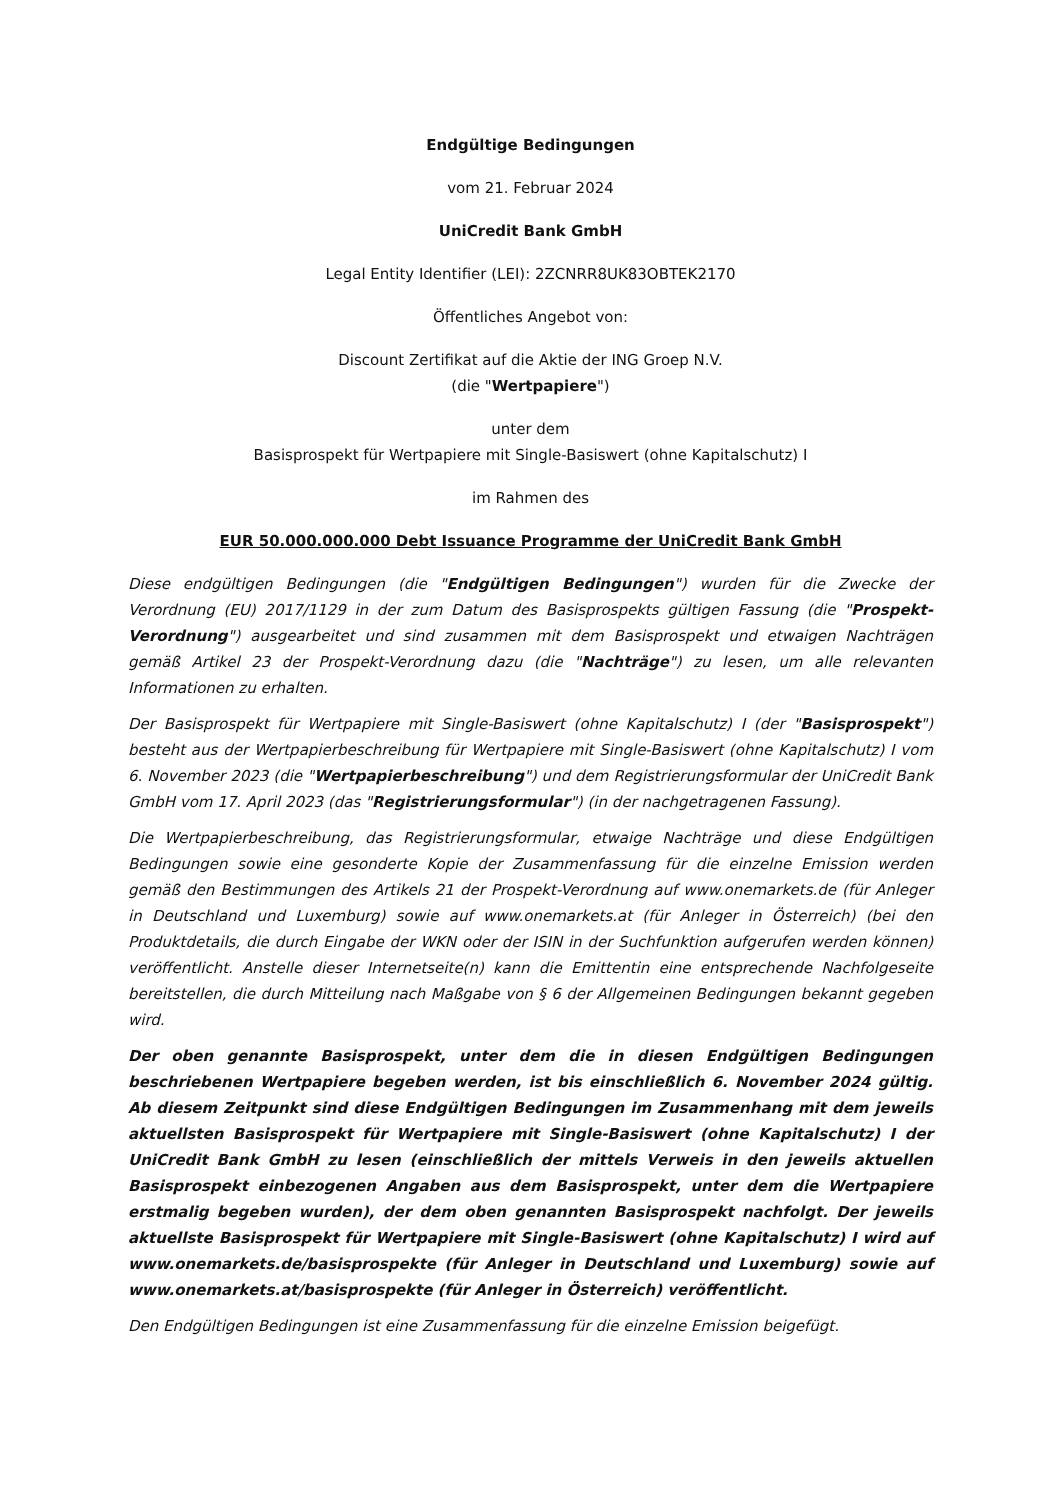Endgültige Bedingungen
vom 21. Februar 2024
UniCredit Bank GmbH
Legal Entity Identifier (LEI): 2ZCNRR8UK83OBTEK2170
Öffentliches Angebot von:
Discount Zertifikat auf die Aktie der ING Groep N.V.
(die "Wertpapiere")
unter dem
Basisprospekt für Wertpapiere mit Single-Basiswert (ohne Kapitalschutz) I
im Rahmen des
EUR 50.000.000.000 Debt Issuance Programme der UniCredit Bank GmbH
Diese endgültigen Bedingungen (die "Endgültigen Bedingungen") wurden für die Zwecke der Verordnung (EU) 2017/1129 in der zum Datum des Basisprospekts gültigen Fassung (die "Prospekt-Verordnung") ausgearbeitet und sind zusammen mit dem Basisprospekt und etwaigen Nachträgen gemäß Artikel 23 der Prospekt-Verordnung dazu (die "Nachträge") zu lesen, um alle relevanten Informationen zu erhalten.
Der Basisprospekt für Wertpapiere mit Single-Basiswert (ohne Kapitalschutz) I (der "Basisprospekt") besteht aus der Wertpapierbeschreibung für Wertpapiere mit Single-Basiswert (ohne Kapitalschutz) I vom 6. November 2023 (die "Wertpapierbeschreibung") und dem Registrierungsformular der UniCredit Bank GmbH vom 17. April 2023 (das "Registrierungsformular") (in der nachgetragenen Fassung).
Die Wertpapierbeschreibung, das Registrierungsformular, etwaige Nachträge und diese Endgültigen Bedingungen sowie eine gesonderte Kopie der Zusammenfassung für die einzelne Emission werden gemäß den Bestimmungen des Artikels 21 der Prospekt-Verordnung auf www.onemarkets.de (für Anleger in Deutschland und Luxemburg) sowie auf www.onemarkets.at (für Anleger in Österreich) (bei den Produktdetails, die durch Eingabe der WKN oder der ISIN in der Suchfunktion aufgerufen werden können) veröffentlicht. Anstelle dieser Internetseite(n) kann die Emittentin eine entsprechende Nachfolgeseite bereitstellen, die durch Mitteilung nach Maßgabe von § 6 der Allgemeinen Bedingungen bekannt gegeben wird.
Der oben genannte Basisprospekt, unter dem die in diesen Endgültigen Bedingungen beschriebenen Wertpapiere begeben werden, ist bis einschließlich 6. November 2024 gültig. Ab diesem Zeitpunkt sind diese Endgültigen Bedingungen im Zusammenhang mit dem jeweils aktuellsten Basisprospekt für Wertpapiere mit Single-Basiswert (ohne Kapitalschutz) I der UniCredit Bank GmbH zu lesen (einschließlich der mittels Verweis in den jeweils aktuellen Basisprospekt einbezogenen Angaben aus dem Basisprospekt, unter dem die Wertpapiere erstmalig begeben wurden), der dem oben genannten Basisprospekt nachfolgt. Der jeweils aktuellste Basisprospekt für Wertpapiere mit Single-Basiswert (ohne Kapitalschutz) I wird auf www.onemarkets.de/basisprospekte (für Anleger in Deutschland und Luxemburg) sowie auf www.onemarkets.at/basisprospekte (für Anleger in Österreich) veröffentlicht.
Den Endgültigen Bedingungen ist eine Zusammenfassung für die einzelne Emission beigefügt.